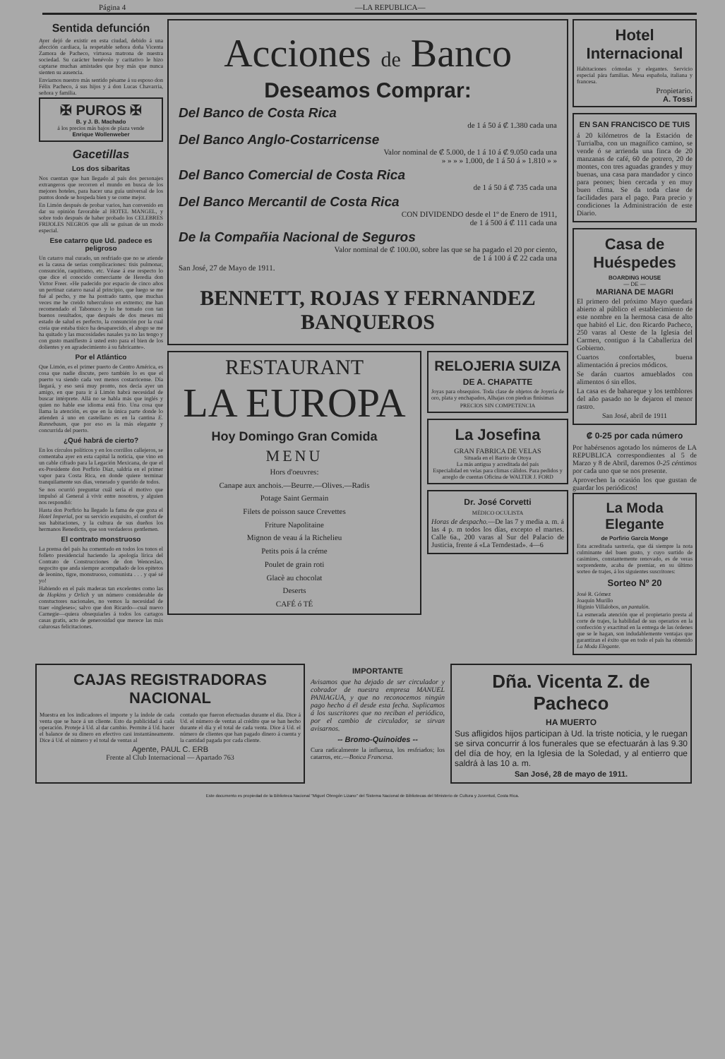Página 4 —LA REPUBLICA—
Sentida defunción
Ayer dejó de existir en esta ciudad, debido á una afección cardiaca, la respetable señora doña Vicenta Zamora de Pacheco, virtuosa matrona de nuestra sociedad. Su carácter benévolo y caritativo le hizo captarse muchas amistades que hoy más que nunca sienten su ausencia.
Enviamos nuestro más sentido pésame á su esposo don Félix Pacheco, á sus hijos y á don Lucas Chavarria, señora y familia.
✠ PUROS ✠
B. y J. B. Machado
á los precios más bajos de plaza vende
Enrique Wollenweber
Gacetillas
Los dos sibaritas
Nos cuentan que han llegado al país dos personajes extrangeros que recorren el mundo en busca de los mejores hoteles, para hacer una guía universal de los puntos donde se hospeda bien y se come mejor.
En Limón después de probar varios, han convenido en dar su opinión favorable al HOTEL MANGEL, y sobre todo después de haber probado los CELEBRES FRIJOLES NEGROS que allí se guisan de un modo especial.
Ese catarro que Ud. padece es peligroso
Un catarro mal curado, un resfriado que no se atiende es la causa de serias complicaciones: tisis pulmonar, consunción, raquitismo, etc. Véase á ese respecto lo que dice el conocido comerciante de Heredia don Victor Freer. «He padecido por espacio de cinco años un pertinaz catarro nasal al principio, que luego se me fué al pecho, y me ha postrado tanto, que muchas veces me he creido tuberculoso en extremo; me han recomendado el Tabonuco y lo he tomado con tan buenos resultados, que después de dos meses mi estado de salud es perfecto, la consunción por la cual creia que estaba tísico ha desaparecido, el ahogo se me ha quitado y las mucosidades nasales ya no las tengo y con gusto manifiesto á usted esto para el bien de los dolientes y en agradecimiento á su fabricante».
Por el Atlántico
Que Limón, es el primer puerto de Centro América, es cosa que nadie discute, pero también lo es que el puerto va siendo cada vez menos costarricense. Día llegará, y eso será muy pronto, nos decía ayer un amigo, en que para ir á Limón habrá necesidad de buscar intérprete. Allá no se habla más que inglés y quien no hable ese idioma está frio. Una cosa que llama la atención, es que en la única parte donde lo atienden á uno en castellano es en la cantina E. Runnebaum, que por eso es la más elegante y concurrida del puerto.
¿Qué habrá de cierto?
En los círculos políticos y en los corrillos callejeros, se comentaba ayer en esta capital la noticia, que vino en un cable cifrado para la Legación Mexicana, de que el ex-Presidente don Porfirio Díaz, saldría en el primer vapor para Costa Rica, en donde quiere terminar tranquilamente sus días, venerado y querido de todos.
Se nos ocurrió preguntar cuál sería el motivo que impulsó al General á vivir entre nosotros, y alguien nos respondió:
Hasta don Porfirio ha llegado la fama de que goza el Hotel Imperial, por su servicio exquisito, el confort de sus habitaciones, y la cultura de sus dueños los hermanos Benedictis, que son verdaderos gentlemen.
El contrato monstruoso
La prensa del país ha comentado en todos los tonos el folleto presidencial haciendo la apología lírica del Contrato de Construcciones de don Wenceslao, negocito que anda siempre acompañado de los epitetos de leonino, tigre, monstruoso, comunista . . . y qué sé yo!
Habiendo en el país maderas tan excelentes como las de Hopkins y Orlich y un número considerable de constuctores nacionales, no vemos la necesidad de traer «ingleses»; salvo que don Ricardo—cual nuevo Carnegie—quiera obsequiarles á todos los cartagos casas gratis, acto de generosidad que merece las más calurosas felicitaciones.
Acciones de Banco
Deseamos Comprar:
Del Banco de Costa Rica
de 1 á 50 á ₡ 1.380 cada una
Del Banco Anglo-Costarricense
Valor nominal de ₡ 5.000, de 1 á 10 á ₡ 9.050 cada una
» » » » 1.000, de 1 á 50 á » 1.810 » »
Del Banco Comercial de Costa Rica
de 1 á 50 á ₡ 735 cada una
Del Banco Mercantil de Costa Rica
CON DIVIDENDO desde el 1º de Enero de 1911,
de 1 á 500 á ₡ 111 cada una
De la Compañia Nacional de Seguros
Valor nominal de ₡ 100.00, sobre las que se ha pagado el 20 por ciento,
de 1 á 100 á ₡ 22 cada una
San José, 27 de Mayo de 1911.
BENNETT, ROJAS Y FERNANDEZ
BANQUEROS
RESTAURANT
LA EUROPA
Hoy Domingo Gran Comida
MENU
Hors d'oeuvres:
Canape aux anchois.—Beurre.—Olives.—Radis
Potage Saint Germain
Filets de poisson sauce Crevettes
Friture Napolitaine
Mignon de veau á la Richelieu
Petits pois á la créme
Poulet de grain roti
Glacè au chocolat
Deserts
CAFÉ ó TÉ
RELOJERIA SUIZA
DE A. CHAPATTE
Joyas para obsequios. Toda clase de objetos de Joyería de oro, plata y enchapados, Alhajas con piedras finísimas
PRECIOS SIN COMPETENCIA
La Josefina
GRAN FABRICA DE VELAS
Situada en el Barrio de Otoya
La más antigua y acreditada del país
Especialidad en velas para climas cálidos. Para pedidos y arreglo de cuentas Oficina de WALTER J. FORD
Dr. José Corvetti
MÉDICO OCULISTA
Horas de despacho.—De las 7 y media a. m. á las 4 p. m todos los días, excepto el martes. Calle 6a., 200 varas al Sur del Palacio de Justicia, frente á «La Temdestad». 4—6
Hotel Internacional
Habitaciones cómodas y elegantes. Servicio especial pára familias. Mesa española, italiana y francesa.
Propietario.
A. Tossi
EN SAN FRANCISCO DE TUIS
á 20 kilómetros de la Estación de Turrialba, con un magnífico camino, se vende ó se arrienda una finca de 20 manzanas de café, 60 de potrero, 20 de montes, con tres aguadas grandes y muy buenas, una casa para mandador y cinco para peones; bien cercada y en muy buen clima. Se da toda clase de facilidades para el pago. Para precio y condiciones la Administración de este Diario.
Casa de Huéspedes
BOARDING HOUSE
— DE —
MARIANA DE MAGRI
El primero del próximo Mayo quedará abierto al público el establecimiento de este nombre en la hermosa casa de alto que habitó el Lic. don Ricardo Pacheco, 250 varas al Oeste de la Iglesia del Carmen, contiguo á la Caballeriza del Gobierno.
Cuartos confortables, buena alimentación á precios módicos.
Se darán cuartos amueblados con alimentos ó sin ellos.
La casa es de bahareque y los temblores del año pasado no le dejaron el menor rastro.
San José, abril de 1911
₡ 0-25 por cada número
Por habérsenos agotado los números de LA REPUBLICA correspondientes al 5 de Marzo y 8 de Abril, daremos 0-25 céntimos por cada uno que se nos presente.
Aprovechen la ocasión los que gustan de guardar los periódicos!
La Moda Elegante
de Porfirio García Monge
Esta acreditada sastrería, que dá siempre la nota culminante del buen gusto, y cuyo surtido de casimires, constantemente renovado, es de veras sorprendente, acaba de premiar, en su último sorteo de trajes, á los siguientes suscritores:
Sorteo Nº 20
José R. Gómez
Joaquín Murillo
Higinio Villalobos, un pantalón.
La esmerada atención que el propietario presta al corte de trajes, la habilidad de sus operarios en la confección y exactitud en la entrega de las órdenes que se le hagan, son indudablemente ventajas que garantizan el éxito que en todo el país ha obtenido La Moda Elegante.
CAJAS REGISTRADORAS NACIONAL
Muestra en los indicadores el importe y la índole de cada venta que se hace á un cliente. Esto da publicidad á cada operación. Proteje á Ud. al dar cambio. Permite á Ud. hacer el balance de su dinero en efectivo casi instantáneamente. Dice á Ud. el número y el total de ventas al
contado que fueron efectuadas durante el día. Dice á Ud. el número de ventas al crédito que se han hecho durante el día y el total de cada venta. Dice á Ud. el número de clientes que han pagado dinero á cuenta y la cantidad pagada por cada cliente.
Agente, PAUL C. ERB
Frente al Club Internacional — Apartado 763
IMPORTANTE
Avisamos que ha dejado de ser circulador y cobrador de nuestra empresa MANUEL PANIAGUA, y que no reconocemos ningún pago hecho á él desde esta fecha. Suplicamos á los suscritores que no reciban el periódico, por el cambio de circulador, se sirvan avisarnos.
-- Bromo-Quinoides --
Cura radicalmente la influenza, los resfriados; los catarros, etc.—Botica Francesa.
Dña. Vicenta Z. de Pacheco
HA MUERTO
Sus afligidos hijos participan à Ud. la triste noticia, y le ruegan se sirva concurrir á los funerales que se efectuarán à las 9.30 del día de hoy, en la Iglesia de la Soledad, y al entierro que saldrá à las 10 a. m.
San José, 28 de mayo de 1911.
Este documento es propiedad de la Biblioteca Nacional "Miguel Obregón Lizano" del Sistema Nacional de Bibliotecas del Ministerio de Cultura y Juventud, Costa Rica.